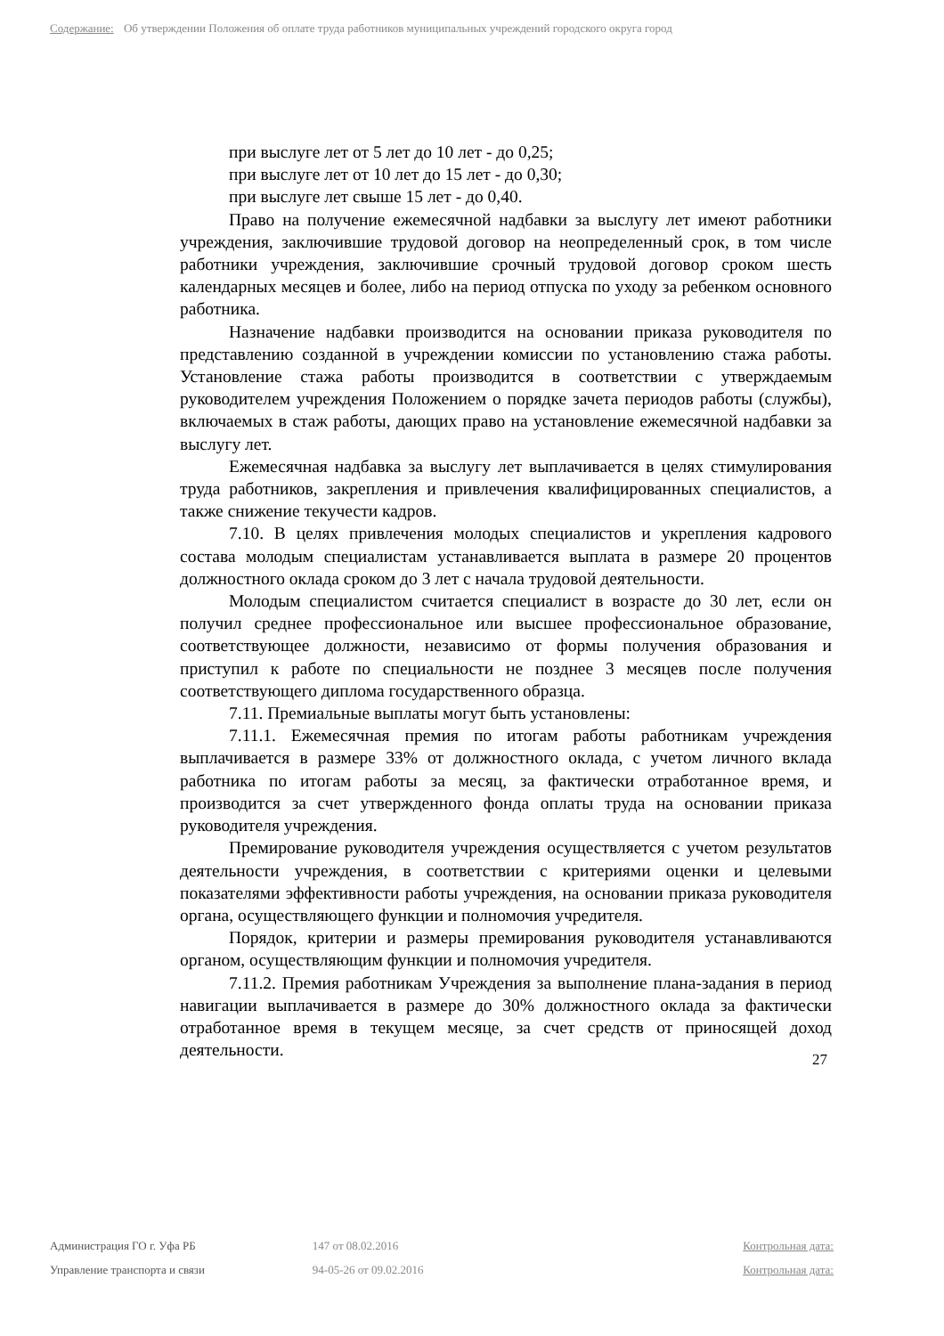Содержание: Об утверждении Положения об оплате труда работников муниципальных учреждений городского округа город
при выслуге лет от 5 лет до 10 лет - до 0,25;
при выслуге лет от 10 лет до 15 лет - до 0,30;
при выслуге лет свыше 15 лет - до 0,40.
Право на получение ежемесячной надбавки за выслугу лет имеют работники учреждения, заключившие трудовой договор на неопределенный срок, в том числе работники учреждения, заключившие срочный трудовой договор сроком шесть календарных месяцев и более, либо на период отпуска по уходу за ребенком основного работника.
Назначение надбавки производится на основании приказа руководителя по представлению созданной в учреждении комиссии по установлению стажа работы. Установление стажа работы производится в соответствии с утверждаемым руководителем учреждения Положением о порядке зачета периодов работы (службы), включаемых в стаж работы, дающих право на установление ежемесячной надбавки за выслугу лет.
Ежемесячная надбавка за выслугу лет выплачивается в целях стимулирования труда работников, закрепления и привлечения квалифицированных специалистов, а также снижение текучести кадров.
7.10. В целях привлечения молодых специалистов и укрепления кадрового состава молодым специалистам устанавливается выплата в размере 20 процентов должностного оклада сроком до 3 лет с начала трудовой деятельности.
Молодым специалистом считается специалист в возрасте до 30 лет, если он получил среднее профессиональное или высшее профессиональное образование, соответствующее должности, независимо от формы получения образования и приступил к работе по специальности не позднее 3 месяцев после получения соответствующего диплома государственного образца.
7.11. Премиальные выплаты могут быть установлены:
7.11.1. Ежемесячная премия по итогам работы работникам учреждения выплачивается в размере 33% от должностного оклада, с учетом личного вклада работника по итогам работы за месяц, за фактически отработанное время, и производится за счет утвержденного фонда оплаты труда на основании приказа руководителя учреждения.
Премирование руководителя учреждения осуществляется с учетом результатов деятельности учреждения, в соответствии с критериями оценки и целевыми показателями эффективности работы учреждения, на основании приказа руководителя органа, осуществляющего функции и полномочия учредителя.
Порядок, критерии и размеры премирования руководителя устанавливаются органом, осуществляющим функции и полномочия учредителя.
7.11.2. Премия работникам Учреждения за выполнение плана-задания в период навигации выплачивается в размере до 30% должностного оклада за фактически отработанное время в текущем месяце, за счет средств от приносящей доход деятельности.
27
Администрация ГО г. Уфа РБ 147 от 08.02.2016 Контрольная дата:
Управление транспорта и связи 94-05-26 от 09.02.2016 Контрольная дата: